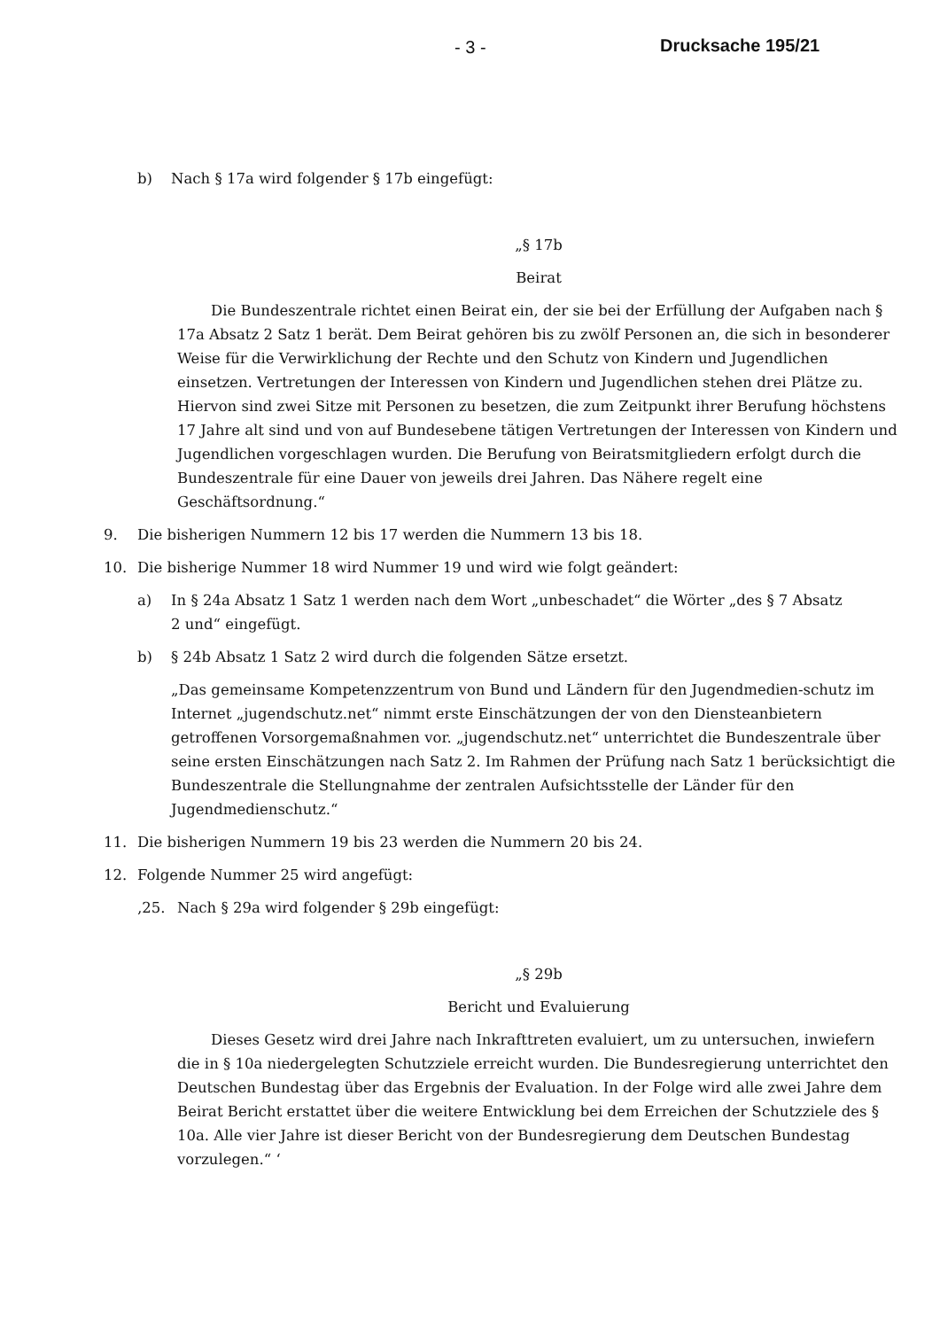- 3 - Drucksache 195/21
b) Nach § 17a wird folgender § 17b eingefügt:
„§ 17b
Beirat
Die Bundeszentrale richtet einen Beirat ein, der sie bei der Erfüllung der Aufgaben nach § 17a Absatz 2 Satz 1 berät. Dem Beirat gehören bis zu zwölf Personen an, die sich in besonderer Weise für die Verwirklichung der Rechte und den Schutz von Kindern und Jugendlichen einsetzen. Vertretungen der Interessen von Kindern und Jugendlichen stehen drei Plätze zu. Hiervon sind zwei Sitze mit Personen zu besetzen, die zum Zeitpunkt ihrer Berufung höchstens 17 Jahre alt sind und von auf Bundesebene tätigen Vertretungen der Interessen von Kindern und Jugendlichen vorgeschlagen wurden. Die Berufung von Beiratsmitgliedern erfolgt durch die Bundeszentrale für eine Dauer von jeweils drei Jahren. Das Nähere regelt eine Geschäftsordnung.“
9. Die bisherigen Nummern 12 bis 17 werden die Nummern 13 bis 18.
10. Die bisherige Nummer 18 wird Nummer 19 und wird wie folgt geändert:
a) In § 24a Absatz 1 Satz 1 werden nach dem Wort „unbeschadet“ die Wörter „des § 7 Absatz 2 und“ eingefügt.
b) § 24b Absatz 1 Satz 2 wird durch die folgenden Sätze ersetzt.
„Das gemeinsame Kompetenzzentrum von Bund und Ländern für den Jugendmedien-schutz im Internet „jugendschutz.net“ nimmt erste Einschätzungen der von den Diensteanbietern getroffenen Vorsorgemaßnahmen vor. „jugendschutz.net“ unterrichtet die Bundeszentrale über seine ersten Einschätzungen nach Satz 2. Im Rahmen der Prüfung nach Satz 1 berücksichtigt die Bundeszentrale die Stellungnahme der zentralen Aufsichtsstelle der Länder für den Jugendmedienschutz.“
11. Die bisherigen Nummern 19 bis 23 werden die Nummern 20 bis 24.
12. Folgende Nummer 25 wird angefügt:
‚25. Nach § 29a wird folgender § 29b eingefügt:
„§ 29b
Bericht und Evaluierung
Dieses Gesetz wird drei Jahre nach Inkrafttreten evaluiert, um zu untersuchen, inwiefern die in § 10a niedergelegten Schutzziele erreicht wurden. Die Bundesregierung unterrichtet den Deutschen Bundestag über das Ergebnis der Evaluation. In der Folge wird alle zwei Jahre dem Beirat Bericht erstattet über die weitere Entwicklung bei dem Erreichen der Schutzziele des § 10a. Alle vier Jahre ist dieser Bericht von der Bundesregierung dem Deutschen Bundestag vorzulegen.“ ‘